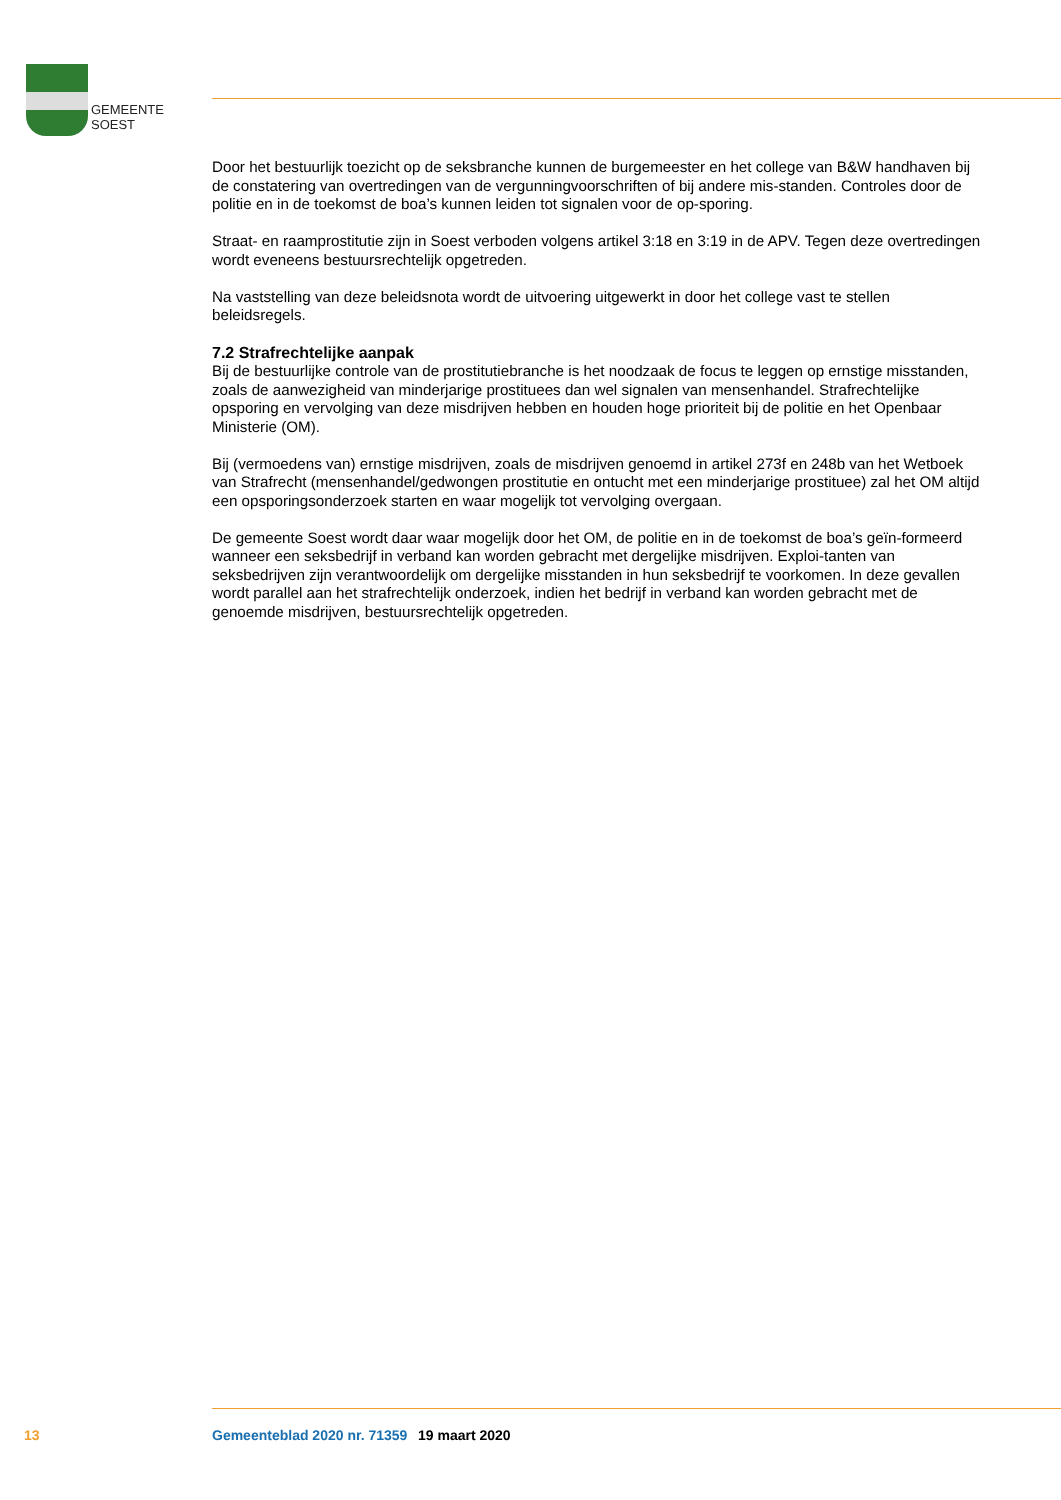GEMEENTE
SOEST
Door het bestuurlijk toezicht op de seksbranche kunnen de burgemeester en het college van B&W handhaven bij de constatering van overtredingen van de vergunningvoorschriften of bij andere mis-standen. Controles door de politie en in de toekomst de boa’s kunnen leiden tot signalen voor de op-sporing.
Straat- en raamprostitutie zijn in Soest verboden volgens artikel 3:18 en 3:19 in de APV. Tegen deze overtredingen wordt eveneens bestuursrechtelijk opgetreden.
Na vaststelling van deze beleidsnota wordt de uitvoering uitgewerkt in door het college vast te stellen beleidsregels.
7.2 Strafrechtelijke aanpak
Bij de bestuurlijke controle van de prostitutiebranche is het noodzaak de focus te leggen op ernstige misstanden, zoals de aanwezigheid van minderjarige prostituees dan wel signalen van mensenhandel. Strafrechtelijke opsporing en vervolging van deze misdrijven hebben en houden hoge prioriteit bij de politie en het Openbaar Ministerie (OM).
Bij (vermoedens van) ernstige misdrijven, zoals de misdrijven genoemd in artikel 273f en 248b van het Wetboek van Strafrecht (mensenhandel/gedwongen prostitutie en ontucht met een minderjarige prostituee) zal het OM altijd een opsporingsonderzoek starten en waar mogelijk tot vervolging overgaan.
De gemeente Soest wordt daar waar mogelijk door het OM, de politie en in de toekomst de boa’s geïn-formeerd wanneer een seksbedrijf in verband kan worden gebracht met dergelijke misdrijven. Exploi-tanten van seksbedrijven zijn verantwoordelijk om dergelijke misstanden in hun seksbedrijf te voorkomen. In deze gevallen wordt parallel aan het strafrechtelijk onderzoek, indien het bedrijf in verband kan worden gebracht met de genoemde misdrijven, bestuursrechtelijk opgetreden.
13 Gemeenteblad 2020 nr. 71359 19 maart 2020